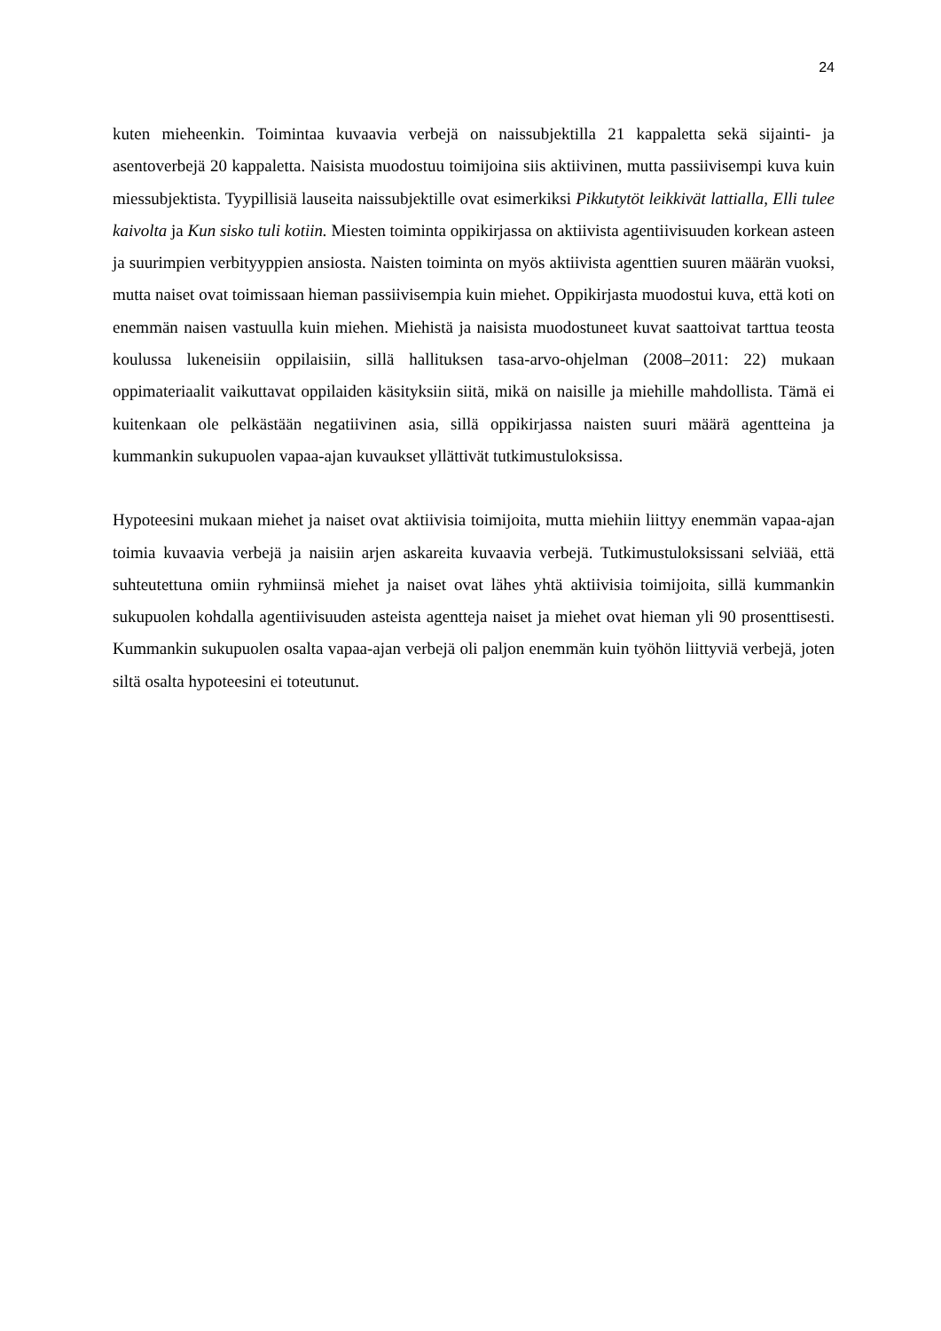24
kuten mieheenkin. Toimintaa kuvaavia verbejä on naissubjektilla 21 kappaletta sekä sijainti- ja asentoverbejä 20 kappaletta. Naisista muodostuu toimijoina siis aktiivinen, mutta passiivisempi kuva kuin miessubjektista. Tyypillisiä lauseita naissubjektille ovat esimerkiksi Pikkutytöt leikkivät lattialla, Elli tulee kaivolta ja Kun sisko tuli kotiin. Miesten toiminta oppikirjassa on aktiivista agentiivisuuden korkean asteen ja suurimpien verbityyppien ansiosta. Naisten toiminta on myös aktiivista agenttien suuren määrän vuoksi, mutta naiset ovat toimissaan hieman passiivisempia kuin miehet. Oppikirjasta muodostui kuva, että koti on enemmän naisen vastuulla kuin miehen. Miehistä ja naisista muodostuneet kuvat saattoivat tarttua teosta koulussa lukeneisiin oppilaisiin, sillä hallituksen tasa-arvo-ohjelman (2008–2011: 22) mukaan oppimateriaalit vaikuttavat oppilaiden käsityksiin siitä, mikä on naisille ja miehille mahdollista. Tämä ei kuitenkaan ole pelkästään negatiivinen asia, sillä oppikirjassa naisten suuri määrä agentteina ja kummankin sukupuolen vapaa-ajan kuvaukset yllättivät tutkimustuloksissa.
Hypoteesini mukaan miehet ja naiset ovat aktiivisia toimijoita, mutta miehiin liittyy enemmän vapaa-ajan toimia kuvaavia verbejä ja naisiin arjen askareita kuvaavia verbejä. Tutkimustuloksissani selviää, että suhteutettuna omiin ryhmiinsä miehet ja naiset ovat lähes yhtä aktiivisia toimijoita, sillä kummankin sukupuolen kohdalla agentiivisuuden asteista agentteja naiset ja miehet ovat hieman yli 90 prosenttisesti. Kummankin sukupuolen osalta vapaa-ajan verbejä oli paljon enemmän kuin työhön liittyviä verbejä, joten siltä osalta hypoteesini ei toteutunut.